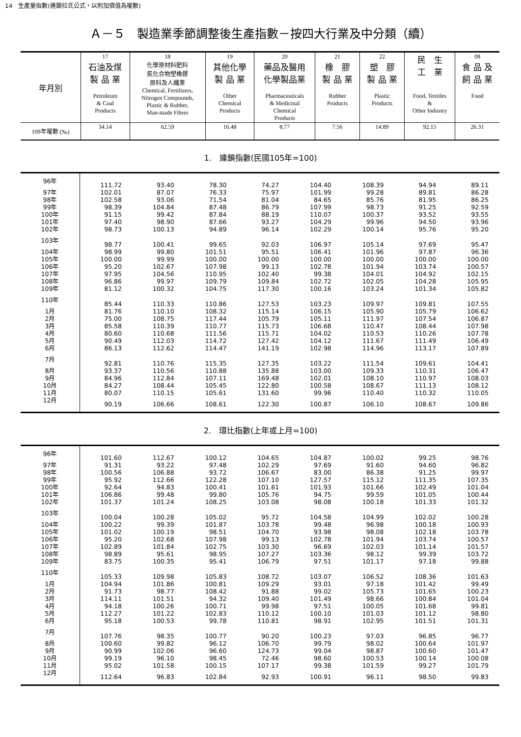14　生產量指數(連鎖拉氏公式，以附加價值為權數)
Ａ－５　製造業季節調整後生產指數－按四大行業及中分類（續）
| 年月別 | 17 石油及煤 製 品 業 Petroleum & Coal Products | 18 化學原材料肥料 氮化合物塑橡膠 原料及人纖業 Chemical, Fertilizers, Nitrogen Compounds, Plastic & Rubber, Man-made Fibres | 19 其他化學 製 品 業 Other Chemical Products | 20 藥品及醫用 化學製品業 Pharmaceuticals & Medicinal Chemical Products | 21 橡 膠 製 品 業 Rubber Products | 22 塑 膠 製 品 業 Plastic Products | 民 生 工 業 Food, Textiles & Other Industry | 08 食 品 及 飼 品 業 Food |
| 109年權數 (‰) | 34.14 | 62.59 | 16.48 | 8.77 | 7.56 | 14.89 | 92.15 | 26.31 |
1.　連鎖指數(民國105年=100)
| 96年 | 111.72 | 93.40 | 78.30 | 74.27 | 104.40 | 108.39 | 94.94 | 89.11 |
| 97年 | 102.01 | 87.07 | 76.33 | 75.97 | 101.99 | 99.28 | 89.81 | 86.28 |
| 98年 | 102.58 | 93.06 | 71.54 | 81.04 | 84.65 | 85.76 | 81.95 | 86.25 |
| 99年 | 98.39 | 104.84 | 87.48 | 86.79 | 107.99 | 98.73 | 91.25 | 92.59 |
| 100年 | 91.15 | 99.42 | 87.84 | 88.19 | 110.07 | 100.37 | 93.52 | 93.55 |
| 101年 | 97.40 | 98.90 | 87.66 | 93.27 | 104.29 | 99.96 | 94.50 | 93.96 |
| 102年 | 98.73 | 100.13 | 94.89 | 96.14 | 102.29 | 100.14 | 95.76 | 95.20 |
| 103年 | 98.77 | 100.41 | 99.65 | 92.03 | 106.97 | 105.14 | 97.69 | 95.47 |
| 104年 | 98.99 | 99.80 | 101.51 | 95.51 | 106.41 | 101.96 | 97.87 | 96.36 |
| 105年 | 100.00 | 99.99 | 100.00 | 100.00 | 100.00 | 100.00 | 100.00 | 100.00 |
| 106年 | 95.20 | 102.67 | 107.98 | 99.13 | 102.78 | 101.94 | 103.74 | 100.57 |
| 107年 | 97.95 | 104.56 | 110.95 | 102.40 | 99.38 | 104.01 | 104.92 | 102.15 |
| 108年 | 96.86 | 99.97 | 109.79 | 109.84 | 102.72 | 102.05 | 104.28 | 105.95 |
| 109年 | 81.12 | 100.32 | 104.75 | 117.30 | 100.16 | 103.24 | 101.34 | 105.82 |
| 110年 | 85.44 | 110.33 | 110.86 | 127.53 | 103.23 | 109.97 | 109.81 | 107.55 |
| 1月 | 81.76 | 110.10 | 108.32 | 115.14 | 106.15 | 105.90 | 105.79 | 106.62 |
| 2月 | 75.00 | 108.75 | 117.44 | 105.79 | 105.11 | 111.97 | 107.54 | 106.87 |
| 3月 | 85.58 | 110.39 | 110.77 | 115.73 | 106.68 | 110.47 | 108.44 | 107.98 |
| 4月 | 80.60 | 110.68 | 111.56 | 115.71 | 104.02 | 110.53 | 110.26 | 107.78 |
| 5月 | 90.49 | 112.03 | 114.72 | 127.42 | 104.12 | 111.67 | 111.49 | 106.49 |
| 6月 | 86.13 | 112.62 | 114.47 | 141.19 | 102.98 | 114.96 | 113.17 | 107.89 |
| 7月 | 92.81 | 110.76 | 115.35 | 127.35 | 103.22 | 111.54 | 109.61 | 104.41 |
| 8月 | 93.37 | 110.56 | 110.88 | 135.88 | 103.00 | 109.33 | 110.31 | 106.47 |
| 9月 | 84.96 | 112.84 | 107.11 | 169.48 | 102.01 | 108.10 | 110.97 | 108.03 |
| 10月 | 84.27 | 108.44 | 105.45 | 122.80 | 100.58 | 108.67 | 111.13 | 108.12 |
| 11月 | 80.07 | 110.15 | 105.61 | 131.60 | 99.96 | 110.40 | 110.32 | 110.05 |
| 12月 | 90.19 | 106.66 | 108.61 | 122.30 | 100.87 | 106.10 | 108.67 | 109.86 |
2.　環比指數(上年或上月=100)
| 96年 | 101.60 | 112.67 | 100.12 | 104.65 | 104.87 | 100.02 | 99.25 | 98.76 |
| 97年 | 91.31 | 93.22 | 97.48 | 102.29 | 97.69 | 91.60 | 94.60 | 96.82 |
| 98年 | 100.56 | 106.88 | 93.72 | 106.67 | 83.00 | 86.38 | 91.25 | 99.97 |
| 99年 | 95.92 | 112.66 | 122.28 | 107.10 | 127.57 | 115.12 | 111.35 | 107.35 |
| 100年 | 92.64 | 94.83 | 100.41 | 101.61 | 101.93 | 101.66 | 102.49 | 101.04 |
| 101年 | 106.86 | 99.48 | 99.80 | 105.76 | 94.75 | 99.59 | 101.05 | 100.44 |
| 102年 | 101.37 | 101.24 | 108.25 | 103.08 | 98.08 | 100.18 | 101.33 | 101.32 |
| 103年 | 100.04 | 100.28 | 105.02 | 95.72 | 104.58 | 104.99 | 102.02 | 100.28 |
| 104年 | 100.22 | 99.39 | 101.87 | 103.78 | 99.48 | 96.98 | 100.18 | 100.93 |
| 105年 | 101.02 | 100.19 | 98.51 | 104.70 | 93.98 | 98.08 | 102.18 | 103.78 |
| 106年 | 95.20 | 102.68 | 107.98 | 99.13 | 102.78 | 101.94 | 103.74 | 100.57 |
| 107年 | 102.89 | 101.84 | 102.75 | 103.30 | 96.69 | 102.03 | 101.14 | 101.57 |
| 108年 | 98.89 | 95.61 | 98.95 | 107.27 | 103.36 | 98.12 | 99.39 | 103.72 |
| 109年 | 83.75 | 100.35 | 95.41 | 106.79 | 97.51 | 101.17 | 97.18 | 99.88 |
| 110年 | 105.33 | 109.98 | 105.83 | 108.72 | 103.07 | 106.52 | 108.36 | 101.63 |
| 1月 | 104.94 | 101.86 | 100.81 | 109.29 | 93.01 | 97.18 | 101.42 | 99.49 |
| 2月 | 91.73 | 98.77 | 108.42 | 91.88 | 99.02 | 105.73 | 101.65 | 100.23 |
| 3月 | 114.11 | 101.51 | 94.32 | 109.40 | 101.49 | 98.66 | 100.84 | 101.04 |
| 4月 | 94.18 | 100.26 | 100.71 | 99.98 | 97.51 | 100.05 | 101.68 | 99.81 |
| 5月 | 112.27 | 101.22 | 102.83 | 110.12 | 100.10 | 101.03 | 101.12 | 98.80 |
| 6月 | 95.18 | 100.53 | 99.78 | 110.81 | 98.91 | 102.95 | 101.51 | 101.31 |
| 7月 | 107.76 | 98.35 | 100.77 | 90.20 | 100.23 | 97.03 | 96.85 | 96.77 |
| 8月 | 100.60 | 99.82 | 96.12 | 106.70 | 99.79 | 98.02 | 100.64 | 101.97 |
| 9月 | 90.99 | 102.06 | 96.60 | 124.73 | 99.04 | 98.87 | 100.60 | 101.47 |
| 10月 | 99.19 | 96.10 | 98.45 | 72.46 | 98.60 | 100.53 | 100.14 | 100.08 |
| 11月 | 95.02 | 101.58 | 100.15 | 107.17 | 99.38 | 101.59 | 99.27 | 101.79 |
| 12月 | 112.64 | 96.83 | 102.84 | 92.93 | 100.91 | 96.11 | 98.50 | 99.83 |